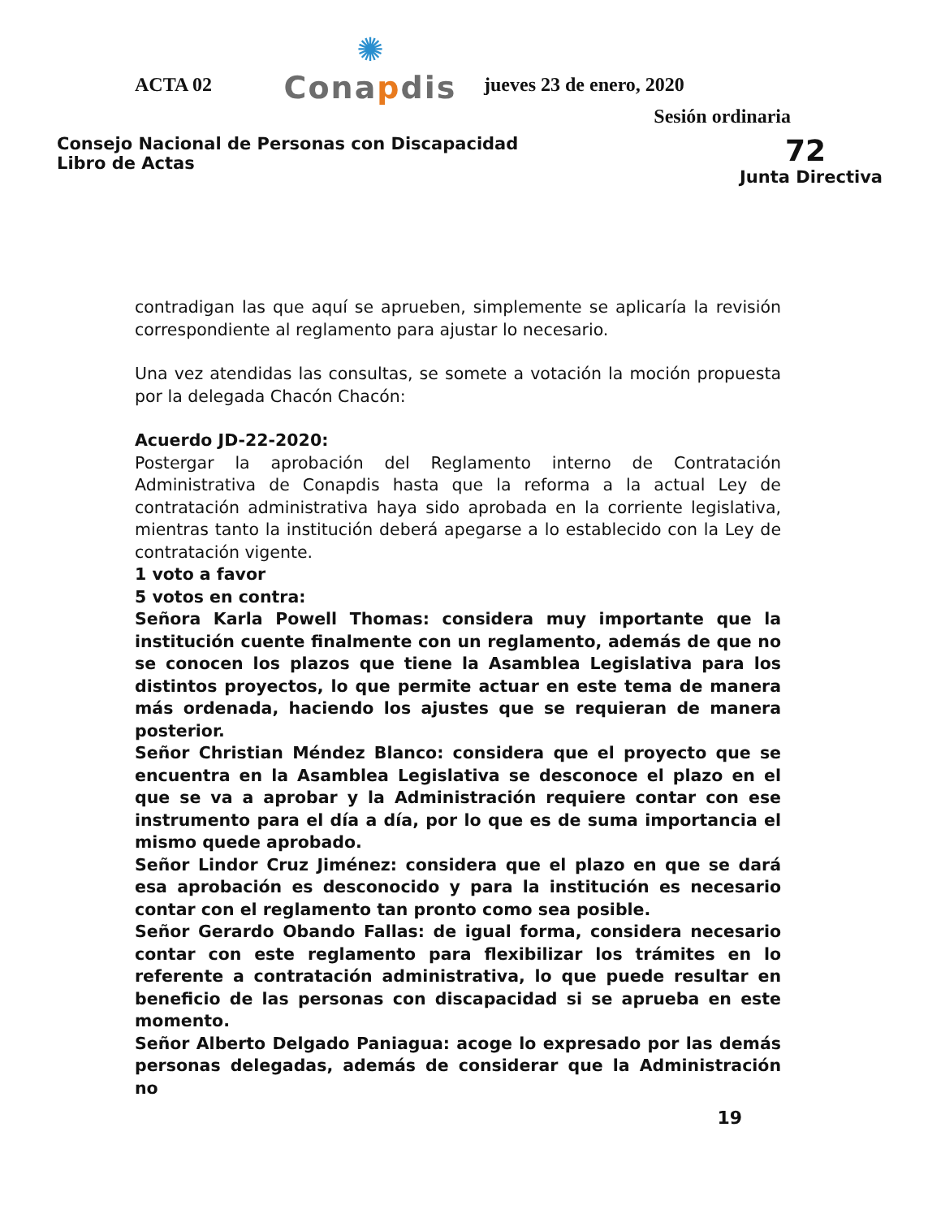ACTA 02
✺
Conapdis
jueves 23 de enero, 2020
Sesión ordinaria
Consejo Nacional de Personas con Discapacidad
Libro de Actas
72
Junta Directiva
contradigan las que aquí se aprueben, simplemente se aplicaría la revisión correspondiente al reglamento para ajustar lo necesario.
Una vez atendidas las consultas, se somete a votación la moción propuesta por la delegada Chacón Chacón:
Acuerdo JD-22-2020:
Postergar la aprobación del Reglamento interno de Contratación Administrativa de Conapdis hasta que la reforma a la actual Ley de contratación administrativa haya sido aprobada en la corriente legislativa, mientras tanto la institución deberá apegarse a lo establecido con la Ley de contratación vigente.
1 voto a favor
5 votos en contra:
Señora Karla Powell Thomas: considera muy importante que la institución cuente finalmente con un reglamento, además de que no se conocen los plazos que tiene la Asamblea Legislativa para los distintos proyectos, lo que permite actuar en este tema de manera más ordenada, haciendo los ajustes que se requieran de manera posterior.
Señor Christian Méndez Blanco: considera que el proyecto que se encuentra en la Asamblea Legislativa se desconoce el plazo en el que se va a aprobar y la Administración requiere contar con ese instrumento para el día a día, por lo que es de suma importancia el mismo quede aprobado.
Señor Lindor Cruz Jiménez: considera que el plazo en que se dará esa aprobación es desconocido y para la institución es necesario contar con el reglamento tan pronto como sea posible.
Señor Gerardo Obando Fallas: de igual forma, considera necesario contar con este reglamento para flexibilizar los trámites en lo referente a contratación administrativa, lo que puede resultar en beneficio de las personas con discapacidad si se aprueba en este momento.
Señor Alberto Delgado Paniagua: acoge lo expresado por las demás personas delegadas, además de considerar que la Administración no
19